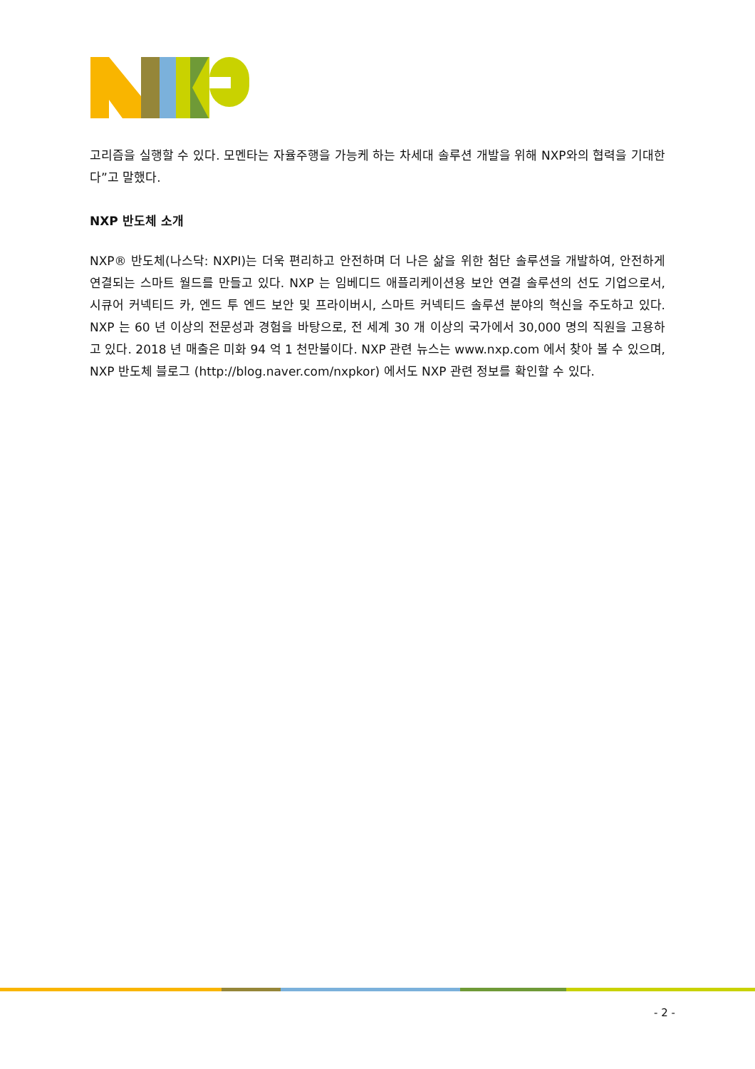고리즘을 실행할 수 있다. 모멘타는 자율주행을 가능케 하는 차세대 솔루션 개발을 위해 NXP와의 협력을 기대한다”고 말했다.
NXP 반도체 소개
NXP® 반도체(나스닥: NXPI)는 더욱 편리하고 안전하며 더 나은 삶을 위한 첨단 솔루션을 개발하여, 안전하게 연결되는 스마트 월드를 만들고 있다. NXP 는 임베디드 애플리케이션용 보안 연결 솔루션의 선도 기업으로서, 시큐어 커넥티드 카, 엔드 투 엔드 보안 및 프라이버시, 스마트 커넥티드 솔루션 분야의 혁신을 주도하고 있다. NXP 는 60 년 이상의 전문성과 경험을 바탕으로, 전 세계 30 개 이상의 국가에서 30,000 명의 직원을 고용하고 있다. 2018 년 매출은 미화 94 억 1 천만불이다. NXP 관련 뉴스는 www.nxp.com 에서 찾아 볼 수 있으며, NXP 반도체 블로그 (http://blog.naver.com/nxpkor) 에서도 NXP 관련 정보를 확인할 수 있다.
- 2 -